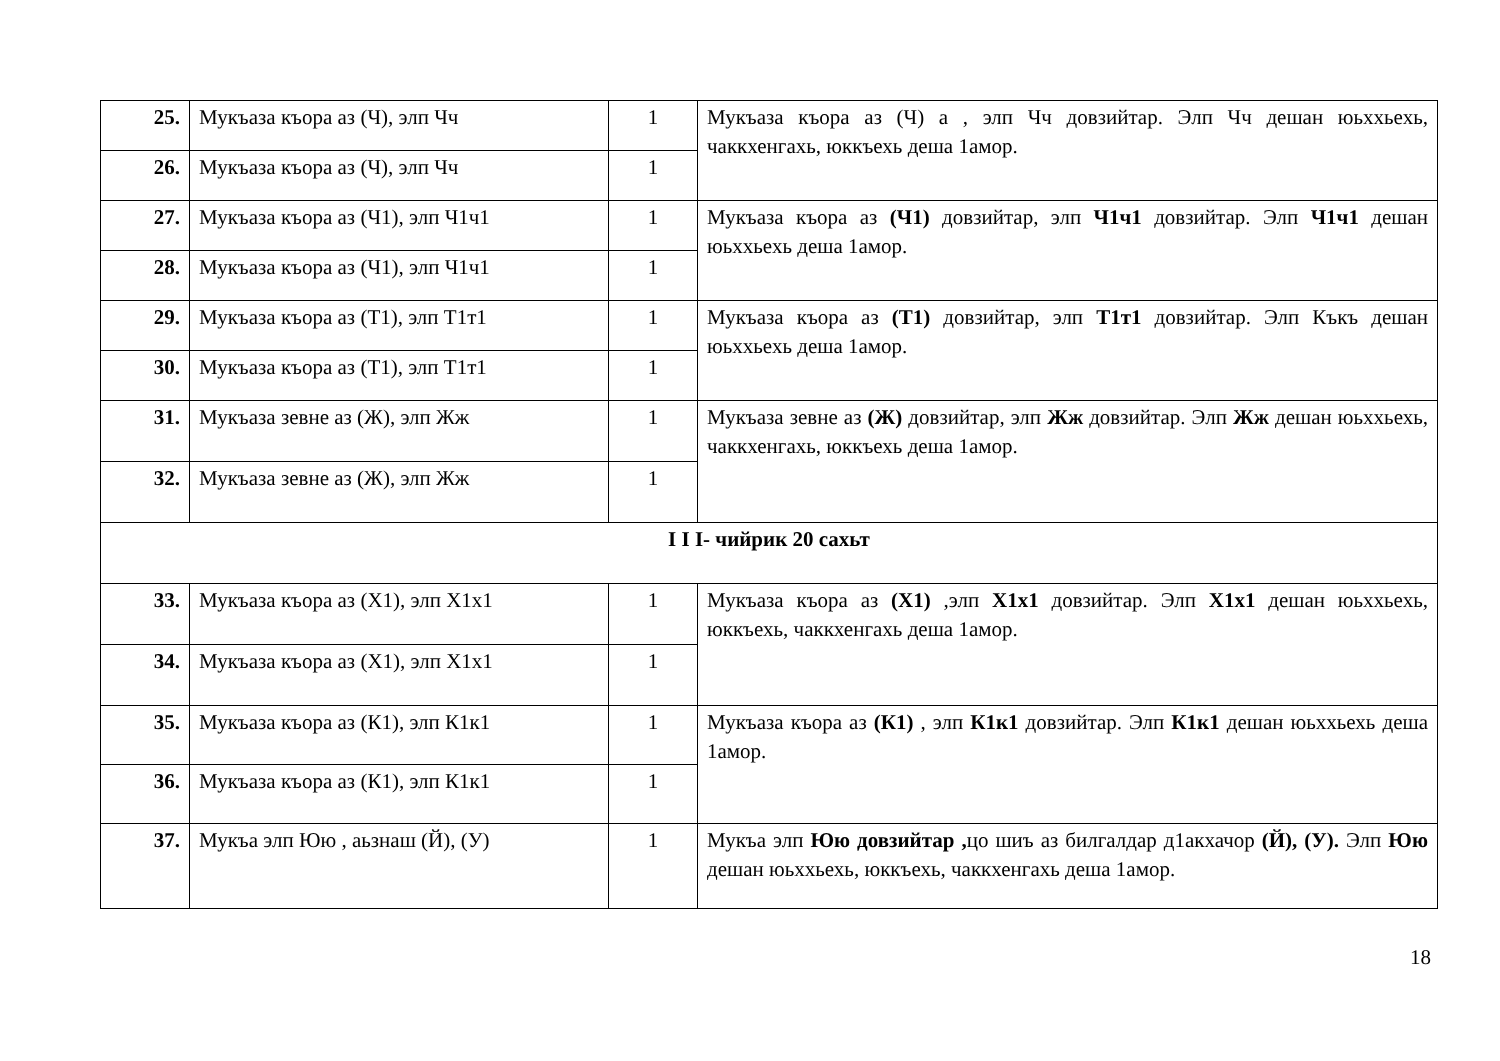| 25. | Мукъаза къора аз (Ч), элп Чч | 1 | Мукъаза къора аз (Ч) а , элп Чч довзийтар. Элп Чч дешан юьххьехь, чаккхенгахь, юккъехь деша 1амор. |
| 26. | Мукъаза къора аз (Ч), элп Чч | 1 | |
| 27. | Мукъаза къора аз (Ч1), элп Ч1ч1 | 1 | Мукъаза къора аз (Ч1) довзийтар, элп Ч1ч1 довзийтар. Элп Ч1ч1 дешан юьххьехь деша 1амор. |
| 28. | Мукъаза къора аз (Ч1), элп Ч1ч1 | 1 | |
| 29. | Мукъаза къора аз (Т1), элп Т1т1 | 1 | Мукъаза къора аз (Т1) довзийтар, элп Т1т1 довзийтар. Элп Къкъ дешан юьххьехь деша 1амор. |
| 30. | Мукъаза къора аз (Т1), элп Т1т1 | 1 | |
| 31. | Мукъаза зевне аз (Ж), элп Жж | 1 | Мукъаза зевне аз (Ж) довзийтар, элп Жж довзийтар. Элп Жж дешан юьххьехь, чаккхенгахь, юккъехь деша 1амор. |
| 32. | Мукъаза зевне аз (Ж), элп Жж | 1 | |
| I I I- чийрик 20 сахьт | | | |
| 33. | Мукъаза къора аз (Х1), элп Х1х1 | 1 | Мукъаза къора аз (Х1) ,элп Х1х1 довзийтар. Элп Х1х1 дешан юьххьехь, юккъехь, чаккхенгахь деша 1амор. |
| 34. | Мукъаза къора аз (Х1), элп Х1х1 | 1 | |
| 35. | Мукъаза къора аз (К1), элп К1к1 | 1 | Мукъаза къора аз (К1) , элп К1к1 довзийтар. Элп К1к1 дешан юьххьехь деша 1амор. |
| 36. | Мукъаза къора аз (К1), элп К1к1 | 1 | |
| 37. | Мукъа элп Юю , аьзнаш (Й), (У) | 1 | Мукъа элп Юю довзийтар , цо шиъ аз билгалдар д1акхачор (Й), (У). Элп Юю дешан юьххьехь, юккъехь, чаккхенгахь деша 1амор. |
18